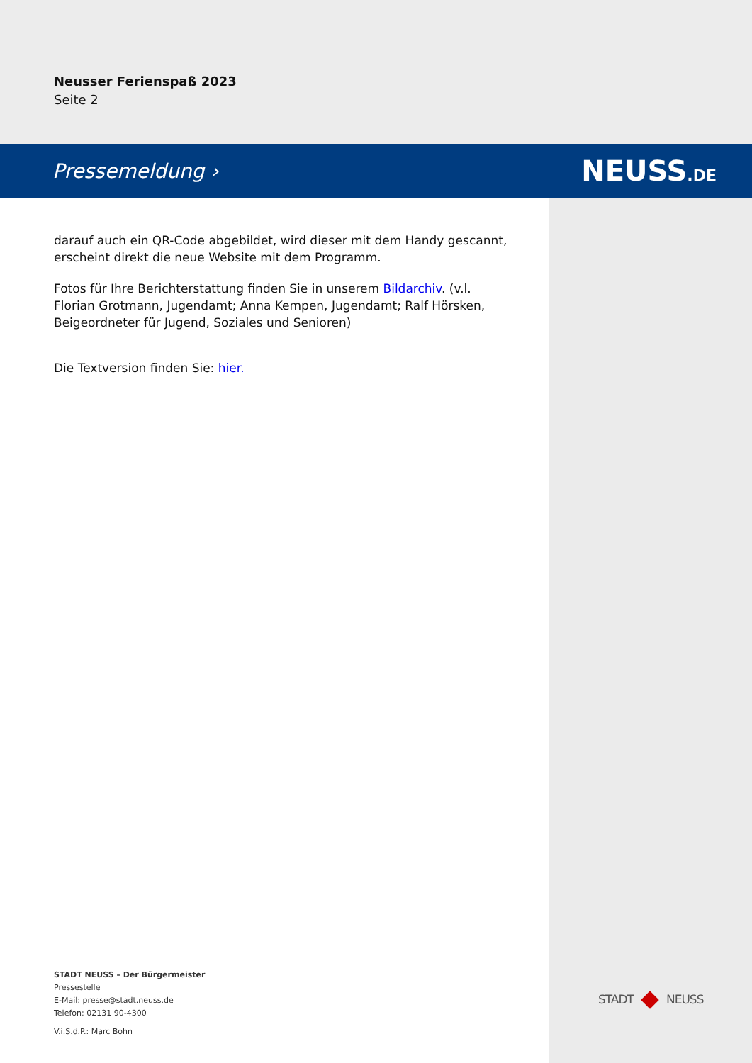Neusser Ferienspaß 2023
Seite 2
Pressemeldung › NEUSS.DE
darauf auch ein QR-Code abgebildet, wird dieser mit dem Handy gescannt, erscheint direkt die neue Website mit dem Programm.
Fotos für Ihre Berichterstattung finden Sie in unserem Bildarchiv. (v.l. Florian Grotmann, Jugendamt; Anna Kempen, Jugendamt; Ralf Hörsken, Beigeordneter für Jugend, Soziales und Senioren)
Die Textversion finden Sie: hier.
STADT NEUSS – Der Bürgermeister
Pressestelle
E-Mail: presse@stadt.neuss.de
Telefon: 02131 90-4300
V.i.S.d.P.: Marc Bohn
STADT NEUSS